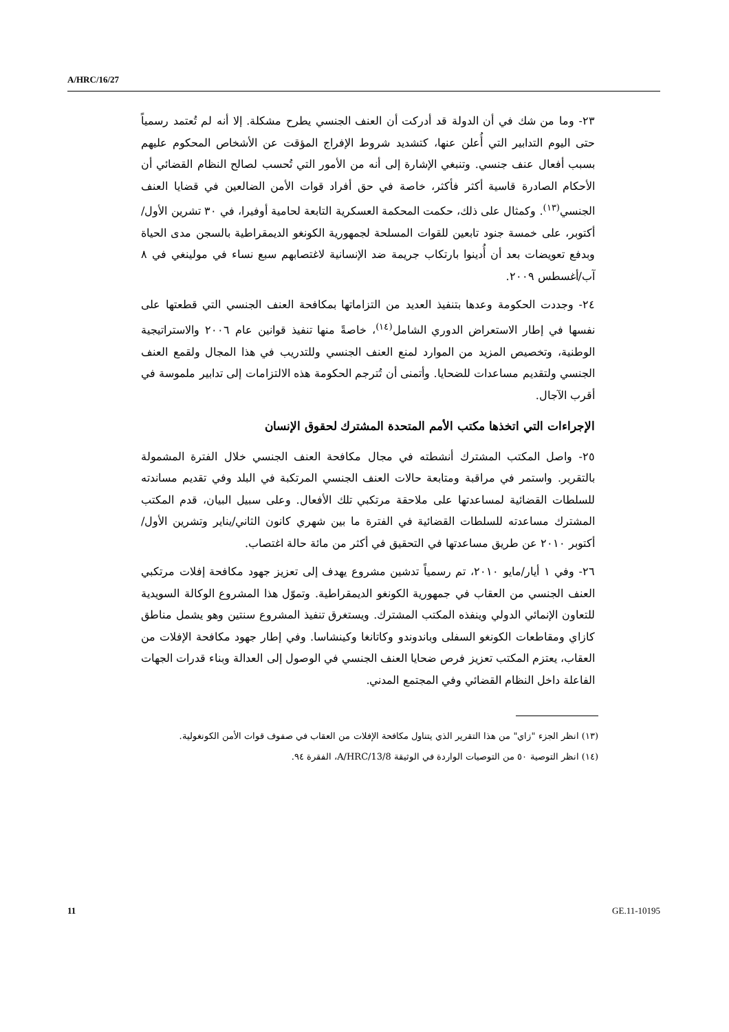A/HRC/16/27
٢٣- وما من شك في أن الدولة قد أدركت أن العنف الجنسي يطرح مشكلة. إلا أنه لم تُعتمد رسمياً حتى اليوم التدابير التي أُعلن عنها، كتشديد شروط الإفراج المؤقت عن الأشخاص المحكوم عليهم بسبب أفعال عنف جنسي. وتنبغي الإشارة إلى أنه من الأمور التي تُحسب لصالح النظام القضائي أن الأحكام الصادرة قاسية أكثر فأكثر، خاصة في حق أفراد قوات الأمن الضالعين في قضايا العنف الجنسي<sup>(١٣)</sup>. وكمثال على ذلك، حكمت المحكمة العسكرية التابعة لحامية أوفيرا، في ٣٠ تشرين الأول/أكتوبر، على خمسة جنود تابعين للقوات المسلحة لجمهورية الكونغو الديمقراطية بالسجن مدى الحياة وبدفع تعويضات بعد أن أُدينوا بارتكاب جريمة ضد الإنسانية لاغتصابهم سبع نساء في مولينغي في ٨ آب/أغسطس ٢٠٠٩.
٢٤- وجددت الحكومة وعدها بتنفيذ العديد من التزاماتها بمكافحة العنف الجنسي التي قطعتها على نفسها في إطار الاستعراض الدوري الشامل<sup>(١٤)</sup>، خاصةً منها تنفيذ قوانين عام ٢٠٠٦ والاستراتيجية الوطنية، وتخصيص المزيد من الموارد لمنع العنف الجنسي وللتدريب في هذا المجال ولقمع العنف الجنسي ولتقديم مساعدات للضحايا. وأتمنى أن تُترجم الحكومة هذه الالتزامات إلى تدابير ملموسة في أقرب الآجال.
الإجراءات التي اتخذها مكتب الأمم المتحدة المشترك لحقوق الإنسان
٢٥- واصل المكتب المشترك أنشطته في مجال مكافحة العنف الجنسي خلال الفترة المشمولة بالتقرير. واستمر في مراقبة ومتابعة حالات العنف الجنسي المرتكبة في البلد وفي تقديم مساندته للسلطات القضائية لمساعدتها على ملاحقة مرتكبي تلك الأفعال. وعلى سبيل البيان، قدم المكتب المشترك مساعدته للسلطات القضائية في الفترة ما بين شهري كانون الثاني/يناير وتشرين الأول/أكتوبر ٢٠١٠ عن طريق مساعدتها في التحقيق في أكثر من مائة حالة اغتصاب.
٢٦- وفي ١ أيار/مايو ٢٠١٠، تم رسمياً تدشين مشروع يهدف إلى تعزيز جهود مكافحة إفلات مرتكبي العنف الجنسي من العقاب في جمهورية الكونغو الديمقراطية. وتموّل هذا المشروع الوكالة السويدية للتعاون الإنمائي الدولي وينفذه المكتب المشترك. ويستغرق تنفيذ المشروع سنتين وهو يشمل مناطق كازاي ومقاطعات الكونغو السفلى وباندوندو وكاتانغا وكينشاسا. وفي إطار جهود مكافحة الإفلات من العقاب، يعتزم المكتب تعزيز فرص ضحايا العنف الجنسي في الوصول إلى العدالة وبناء قدرات الجهات الفاعلة داخل النظام القضائي وفي المجتمع المدني.
(١٣) انظر الجزء "زاي" من هذا التقرير الذي يتناول مكافحة الإفلات من العقاب في صفوف قوات الأمن الكونغولية.
(١٤) انظر التوصية ٥٠ من التوصيات الواردة في الوثيقة A/HRC/13/8، الفقرة ٩٤.
11 GE.11-10195